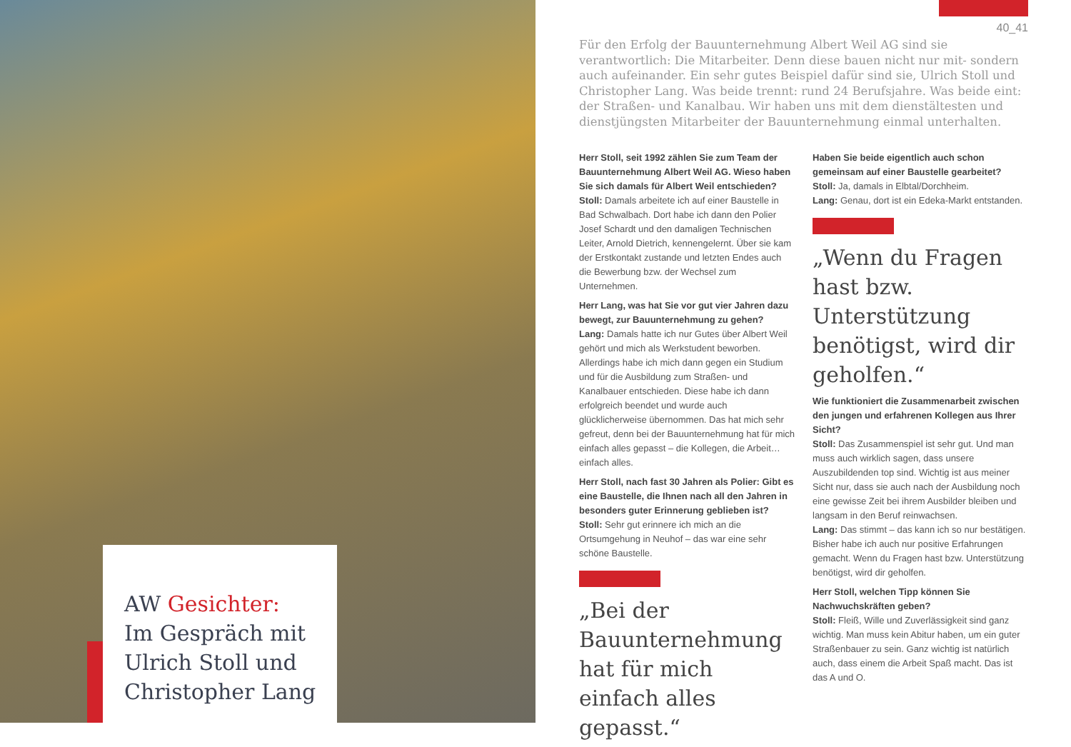AW Gesichter:
Im Gespräch mit Ulrich Stoll und Christopher Lang
40_41
Für den Erfolg der Bauunternehmung Albert Weil AG sind sie verantwortlich: Die Mitarbeiter. Denn diese bauen nicht nur mit- sondern auch aufeinander. Ein sehr gutes Beispiel dafür sind sie, Ulrich Stoll und Christopher Lang. Was beide trennt: rund 24 Berufsjahre. Was beide eint: der Straßen- und Kanalbau. Wir haben uns mit dem dienstältesten und dienstjüngsten Mitarbeiter der Bauunternehmung einmal unterhalten.
Herr Stoll, seit 1992 zählen Sie zum Team der Bauunternehmung Albert Weil AG. Wieso haben Sie sich damals für Albert Weil entschieden?
Stoll: Damals arbeitete ich auf einer Baustelle in Bad Schwalbach. Dort habe ich dann den Polier Josef Schardt und den damaligen Technischen Leiter, Arnold Dietrich, kennengelernt. Über sie kam der Erstkontakt zustande und letzten Endes auch die Bewerbung bzw. der Wechsel zum Unternehmen.
Herr Lang, was hat Sie vor gut vier Jahren dazu bewegt, zur Bauunternehmung zu gehen?
Lang: Damals hatte ich nur Gutes über Albert Weil gehört und mich als Werkstudent beworben. Allerdings habe ich mich dann gegen ein Studium und für die Ausbildung zum Straßen- und Kanalbauer entschieden. Diese habe ich dann erfolgreich beendet und wurde auch glücklicherweise übernommen. Das hat mich sehr gefreut, denn bei der Bauunternehmung hat für mich einfach alles gepasst – die Kollegen, die Arbeit… einfach alles.
Herr Stoll, nach fast 30 Jahren als Polier: Gibt es eine Baustelle, die Ihnen nach all den Jahren in besonders guter Erinnerung geblieben ist?
Stoll: Sehr gut erinnere ich mich an die Ortsumgehung in Neuhof – das war eine sehr schöne Baustelle.
„Bei der Bauunternehmung hat für mich einfach alles gepasst.“
Haben Sie beide eigentlich auch schon gemeinsam auf einer Baustelle gearbeitet?
Stoll: Ja, damals in Elbtal/Dorchheim.
Lang: Genau, dort ist ein Edeka-Markt entstanden.
„Wenn du Fragen hast bzw. Unterstützung benötigst, wird dir geholfen.“
Wie funktioniert die Zusammenarbeit zwischen den jungen und erfahrenen Kollegen aus Ihrer Sicht?
Stoll: Das Zusammenspiel ist sehr gut. Und man muss auch wirklich sagen, dass unsere Auszubildenden top sind. Wichtig ist aus meiner Sicht nur, dass sie auch nach der Ausbildung noch eine gewisse Zeit bei ihrem Ausbilder bleiben und langsam in den Beruf reinwachsen.
Lang: Das stimmt – das kann ich so nur bestätigen. Bisher habe ich auch nur positive Erfahrungen gemacht. Wenn du Fragen hast bzw. Unterstützung benötigst, wird dir geholfen.
Herr Stoll, welchen Tipp können Sie Nachwuchskräften geben?
Stoll: Fleiß, Wille und Zuverlässigkeit sind ganz wichtig. Man muss kein Abitur haben, um ein guter Straßenbauer zu sein. Ganz wichtig ist natürlich auch, dass einem die Arbeit Spaß macht. Das ist das A und O.